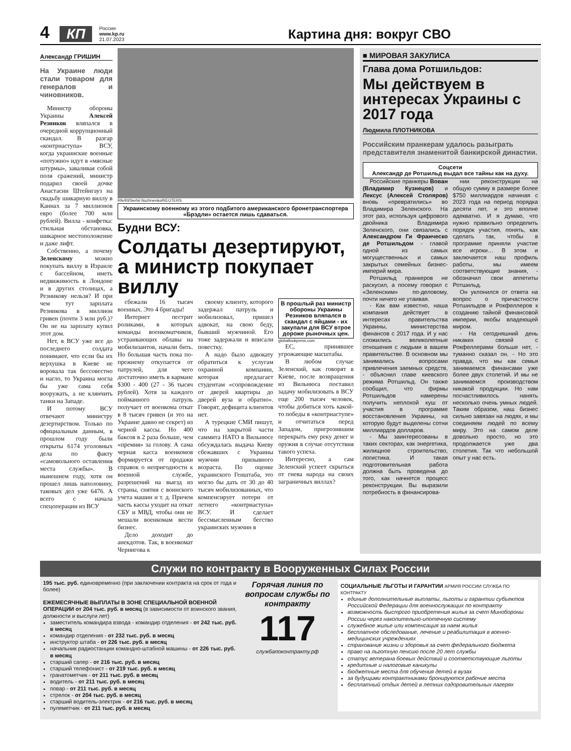4 КП Россия
www.kp.ru
21.07.2023 Картина дня: вокруг СВО
Александр ГРИШИН
На Украине люди стали товаром для генералов и чиновников.
Министр обороны Украины Алексей Резников вляпался в очередной коррупционный скандал. В разгар «контрнаступа» ВСУ, когда украинские военные «потужно» идут в «мясные штурмы», заваливая собой поля сражений, министр подарил своей дочке Анастасии Штейнгауз на свадьбу шикарную виллу в Каннах за 7 миллионов евро (более 700 млн рублей). Вилла - конфетка: стильная обстановка, шикарное местоположение и даже лифт.
Собственно, а почему Зеленскому можно покупать виллу в Израиле с бассейном, иметь недвижимость в Лондоне и в других столицах, а Резникову нельзя? И при чем тут зарплата Резникова в миллион гривен (почти 3 млн руб.)? Он не на зарплату купил этот дом.
Нет, в ВСУ уже все до последнего солдата понимают, что если бы их верхушка в Киеве не воровала так бессовестно и нагло, то Украина могла бы уже сама себя вооружать, а не клянчить танки на Западе.
И потому ВСУ отвечают министру дезертирством. Только по официальным данным, в прошлом году были открыты 6174 уголовных дела по факту «самовольного оставления места службы». В нынешнем году, хотя он прошел лишь наполовину, таковых дел уже 6476. А всего с начала спецоперации из ВСУ
Rfe/Rl/Serhii Nuzhnenko/REUTERS
Украинскому военному из этого подбитого американского бронетранспортера «Брэдли» остается лишь сдаваться.
Будни ВСУ:
Солдаты дезертируют, а министр покупает виллу
сбежали 16 тысяч военных. Это 4 бригады!
Интернет пестрит роликами, в которых команды военкоматчиков, устраивающих облавы на мобилизантов, начали бить. Но большая часть пока по-прежнему откупается от патрулей, для чего достаточно иметь в кармане $300 - 400 (27 - 36 тысяч рублей). Хотя за каждого пойманного патруль получает от военкома откат в 8 тысяч гривен (и это на Украине давно не секрет) из черной кассы. Но 400 баксов в 2 раза больше, чем «премия» за голову. А сама черная касса военкомов формируется от продажи справок о непригодности к военной службе, разрешений на выезд из страны, снятия с воинского учета машин и т. д. Причем часть кассы уходит на откат СБУ и МВД, чтобы они не мешали военкомам вести бизнес.
Дело доходит до анекдотов. Так, в военкомат Чернигова к
своему клиенту, которого задержал патруль и мобилизовал, пришел адвокат, на свою беду, бывший мужчиной. Его тоже задержали и вписали повестку.
А надо было адвокату обратиться к услугам охранной компании, которая предлагает студентам «сопровождение от дверей квартиры до дверей вуза и обратно». Говорят, дефицита клиентов нет.
А турецкие СМИ пишут, что на закрытой части саммита НАТО в Вильнюсе обсуждалась выдача Киеву сбежавших с Украины мужчин призывного возраста. По оценке украинского Генштаба, это могло бы дать от 30 до 40 тысяч мобилизованных, что компенсирует потери от летнего «контрнаступа» ВСУ. И сделает бессмысленным бегство украинских мужчин в
В прошлый раз министр обороны Украины Резников вляпался в скандал с яйцами - их закупали для ВСУ втрое дороже рыночных цен.
globallookpress.com
ЕС, принявшее угрожающие масштабы.
В любом случае Зеленский, как говорят в Киеве, после возвращения из Вильнюса поставил задачу мобилизовать в ВСУ еще 200 тысяч человек, чтобы добиться хоть какой-то победы в «контрнаступе» и отчитаться перед Западом, пригрозившим перекрыть ему реку денег и оружия в случае отсутствия такого успеха.
Интересно, а сам Зеленский успеет скрыться от гнева народа на своих заграничных виллах?
■ МИРОВАЯ ЗАКУЛИСА
Глава дома Ротшильдов:
Мы действуем в интересах Украины с 2017 года
Людмила ПЛОТНИКОВА
Российским пранкерам удалось разыграть представителя знаменитой банкирской династии.
Соцсети
Александр де Ротшильд выдал все тайны как на духу.
Российские пранкеры Вован (Владимир Кузнецов) и Лексус (Алексей Столяров) вновь «превратились» во Владимира Зеленского. На этот раз, используя цифрового двойника Владимира Зеленского, они связались с Александром Ги Франческо де Ротшильдом - главой одной из самых могущественных и самых закрытых семейных бизнес-империй мира.
Ротшильд пранкеров не раскусил, а посему говорил с «Зеленским» по-деловому, почти ничего не утаивая.
- Как вам известно, наша компания действует в интересах правительства Украины, министерства финансов с 2017 года. И у нас сложились великолепные отношения с людьми в вашем правительстве. В основном мы занимались вопросами привлечения заемных средств, - объяснил главе киевского режима Ротшильд. Он также сообщил, что фирмы Ротшильдов намерены получить неплохой куш от участия в программе восстановления Украины, на которую будут выделены сотни миллиардов долларов.
- Мы заинтересованы в таких секторах, как энергетика, жилищное строительство, логистика. И такая подготовительная работа должна быть проведена до того, как начнется процесс реконструкции. Вы выразили потребность в финансирова-
нии реконструкции на общую сумму в размере более $750 миллиардов начиная с 2023 года на период порядка десяти лет, и это вполне адекватно. И я думаю, что нужно правильно определить порядок участия, понять, как сделать так, чтобы в программе приняли участие все игроки… В этом и заключается наш профиль работы, мы имеем соответствующие знания, - обозначил свои аппетиты Ротшильд.
Он уклонился от ответа на вопрос о причастности Ротшильдов и Рокфеллеров к созданию тайной финансовой империи, якобы владеющей миром.
- На сегодняшний день никаких связей с Рокфеллерами больше нет, - туманно сказал он. - Но это правда, что мы как семья занимаемся финансами уже более двух столетий. И мы не занимаемся производством никакой продукции. Но нам посчастливилось нанять несколько очень умных людей. Таким образом, наш бизнес сильно завязан на людях, и мы соединяем людей по всему миру. Это на самом деле довольно просто, но это продолжается уже два столетия. Так что небольшой опыт у нас есть.
Служи по контракту в Вооруженных Силах России
195 тыс. руб. единовременно (при заключении контракта на срок от года и более)
ЕЖЕМЕСЯЧНЫЕ ВЫПЛАТЫ В ЗОНЕ СПЕЦИАЛЬНОЙ ВОЕННОЙ ОПЕРАЦИИ от 204 тыс. руб. в месяц (в зависимости от воинского звания, должности и выслуги лет)
заместитель командира взвода - командир отделения - от 242 тыс. руб. в месяц
командир отделения - от 232 тыс. руб. в месяц
инструктор штаба - от 226 тыс. руб. в месяц
начальник радиостанции командно-штабной машины - от 226 тыс. руб. в месяц
старший сапер - от 216 тыс. руб. в месяц
старший телефонист - от 219 тыс. руб. в месяц
гранатометчик - от 211 тыс. руб. в месяц
водитель - от 211 тыс. руб. в месяц
повар - от 211 тыс. руб. в месяц
стрелок - от 204 тыс. руб. в месяц
старший водитель-электрик - от 216 тыс. руб. в месяц
пулеметчик - от 211 тыс. руб. в месяц
Горячая линия по вопросам службы по контракту
117
службапоконтракту.рф
СОЦИАЛЬНЫЕ ЛЬГОТЫ И ГАРАНТИИ АРМИЯ РОССИИ СЛУЖБА ПО КОНТРАКТУ
единые дополнительные выплаты, льготы и гарантии субъектов Российской Федерации для военнослужащих по контракту
возможность быстрого приобретения жилья за счет Минобороны России через накопительно-ипотечную систему
служебное жилье или компенсация за наем жилья
бесплатное обследование, лечение и реабилитация в военно-медицинских учреждениях
страхование жизни и здоровья за счет федерального бюджета
право на льготную пенсию после 20 лет службы
статус ветерана боевых действий и соответствующие льготы
кредитные и налоговые каникулы
бюджетные места для обучения детей в вузах
за будущими контрактниками бронируются рабочие места
бесплатный отдых детей в летних оздоровительных лагерях